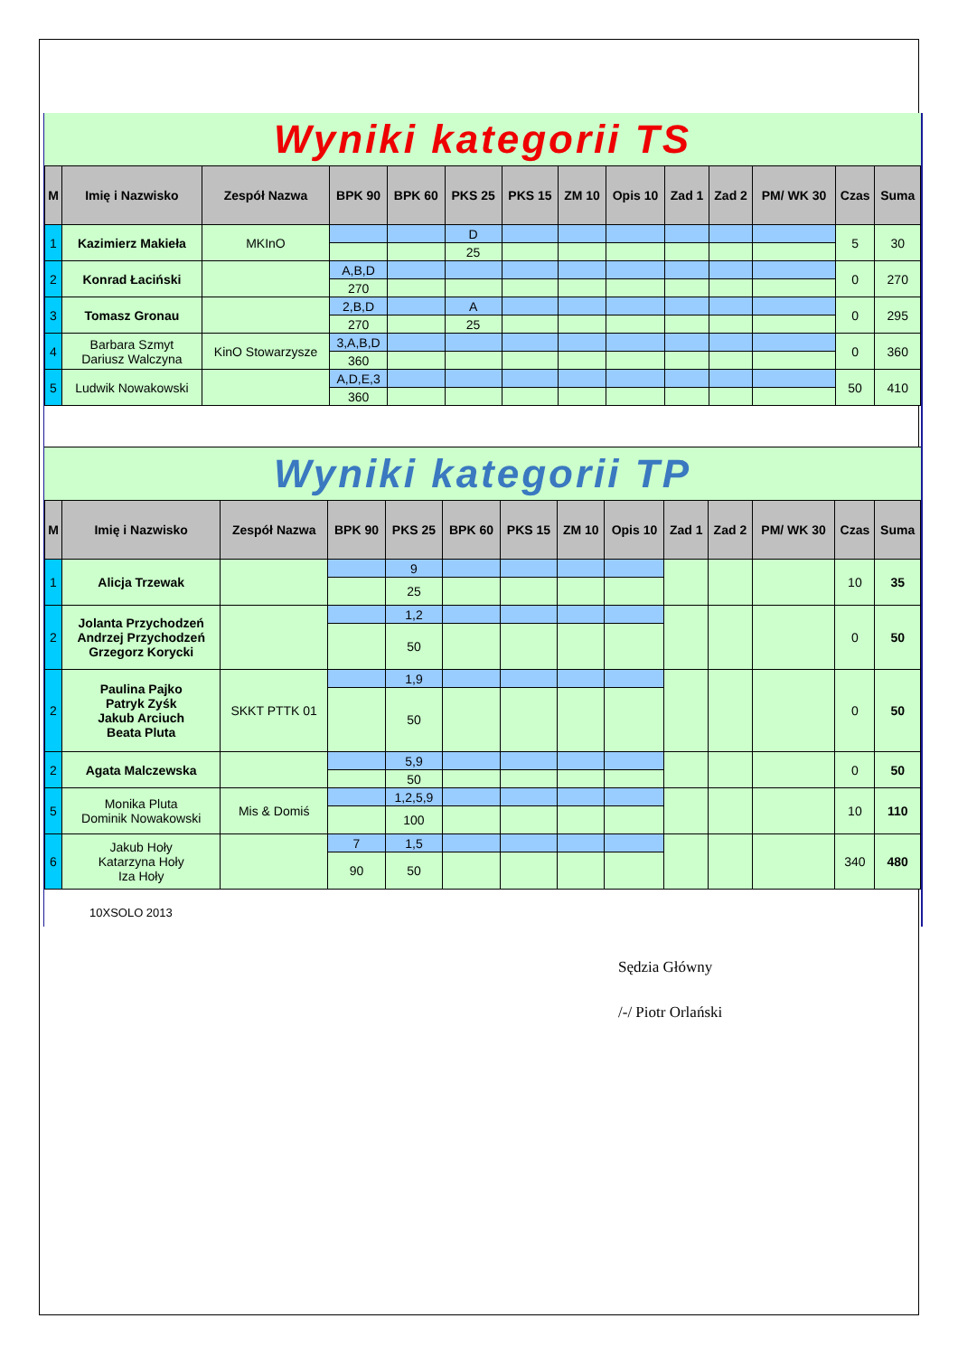Wyniki kategorii TS
| M | Imię i Nazwisko | Zespół Nazwa | BPK 90 | BPK 60 | PKS 25 | PKS 15 | ZM 10 | Opis 10 | Zad 1 | Zad 2 | PM/ WK 30 | Czas | Suma |
| --- | --- | --- | --- | --- | --- | --- | --- | --- | --- | --- | --- | --- | --- |
| 1 | Kazimierz Makieła | MKInO | | | D | | | | | | | 5 | 30 |
| | | | | | 25 | | | | | | | | |
| 2 | Konrad Łaciński | | A,B,D | | | | | | | | | 0 | 270 |
| | | | 270 | | | | | | | | | | |
| 3 | Tomasz Gronau | | 2,B,D | | A | | | | | | | 0 | 295 |
| | | | 270 | | 25 | | | | | | | | |
| 4 | Barbara Szmyt Dariusz Walczyna | KinO Stowarzysze | 3,A,B,D | | | | | | | | | 0 | 360 |
| | | | 360 | | | | | | | | | | |
| 5 | Ludwik Nowakowski | | A,D,E,3 | | | | | | | | | 50 | 410 |
| | | | 360 | | | | | | | | | | |
Wyniki kategorii TP
| M | Imię i Nazwisko | Zespół Nazwa | BPK 90 | PKS 25 | BPK 60 | PKS 15 | ZM 10 | Opis 10 | Zad 1 | Zad 2 | PM/ WK 30 | Czas | Suma |
| --- | --- | --- | --- | --- | --- | --- | --- | --- | --- | --- | --- | --- | --- |
| 1 | Alicja Trzewak | | | 9 | | | | | | | | 10 | 35 |
| | | | | 25 | | | | | | | | | |
| 2 | Jolanta Przychodzeń Andrzej Przychodzeń Grzegorz Korycki | | | 1,2 | | | | | | | | 0 | 50 |
| | | | | 50 | | | | | | | | | |
| 2 | Paulina Pajko Patryk Zyśk Jakub Arciuch Beata Pluta | SKKT PTTK 01 | | 1,9 | | | | | | | | 0 | 50 |
| | | | | 50 | | | | | | | | | |
| 2 | Agata Malczewska | | | 5,9 | | | | | | | | 0 | 50 |
| | | | | 50 | | | | | | | | | |
| 5 | Monika Pluta Dominik Nowakowski | Mis & Domiś | | 1,2,5,9 | | | | | | | | 10 | 110 |
| | | | | 100 | | | | | | | | | |
| 6 | Jakub Hoły Katarzyna Hoły Iza Hoły | | 7 | 1,5 | | | | | | | | 340 | 480 |
| | | | 90 | 50 | | | | | | | | | |
10XSOLO 2013
Sędzia Główny
/-/ Piotr Orlański